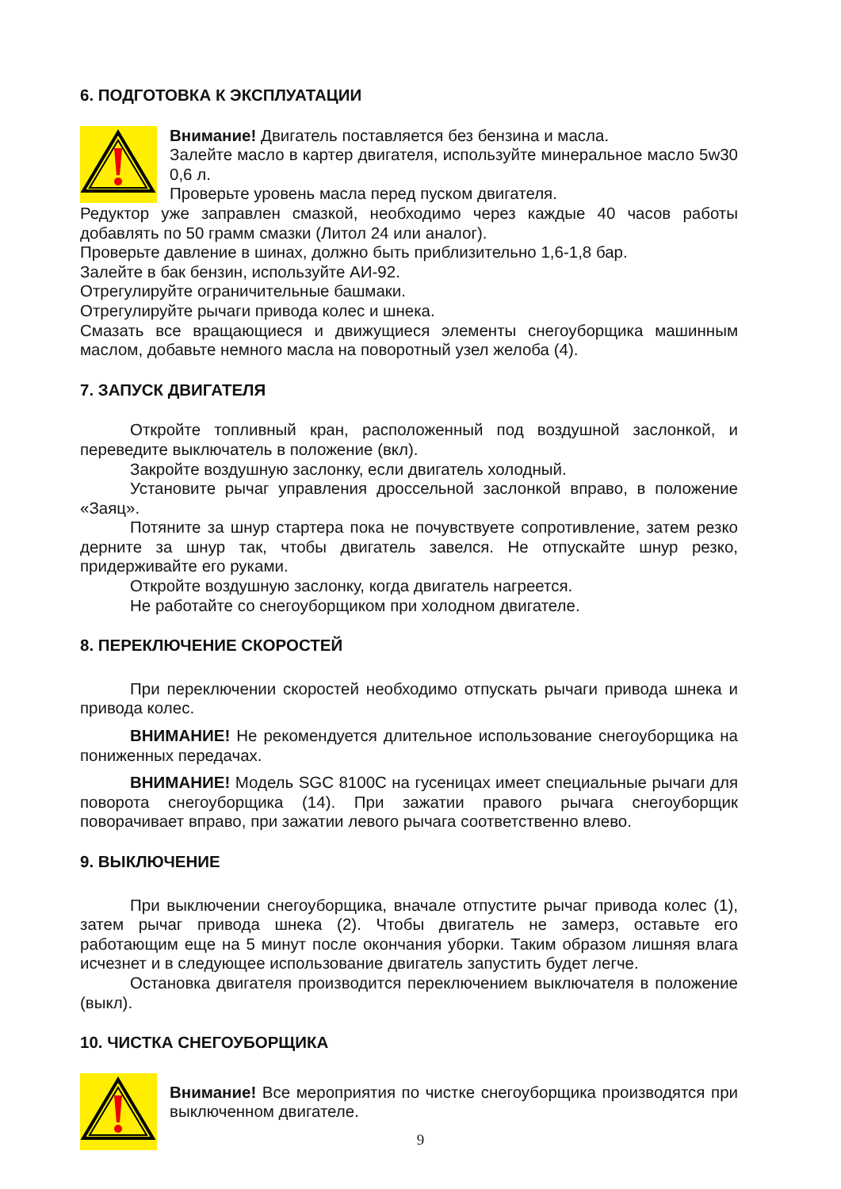6. ПОДГОТОВКА К ЭКСПЛУАТАЦИИ
Внимание! Двигатель поставляется без бензина и масла.
Залейте масло в картер двигателя, используйте минеральное масло 5w30 0,6 л.
Проверьте уровень масла перед пуском двигателя.
Редуктор уже заправлен смазкой, необходимо через каждые 40 часов работы добавлять по 50 грамм смазки (Литол 24 или аналог).
Проверьте давление в шинах, должно быть приблизительно 1,6-1,8 бар.
Залейте в бак бензин, используйте АИ-92.
Отрегулируйте ограничительные башмаки.
Отрегулируйте рычаги привода колес и шнека.
Смазать все вращающиеся и движущиеся элементы снегоуборщика машинным маслом, добавьте немного масла на поворотный узел желоба (4).
7. ЗАПУСК ДВИГАТЕЛЯ
Откройте топливный кран, расположенный под воздушной заслонкой, и переведите выключатель в положение (вкл).
Закройте воздушную заслонку, если двигатель холодный.
Установите рычаг управления дроссельной заслонкой вправо, в положение «Заяц».
Потяните за шнур стартера пока не почувствуете сопротивление, затем резко дерните за шнур так, чтобы двигатель завелся. Не отпускайте шнур резко, придерживайте его руками.
Откройте воздушную заслонку, когда двигатель нагреется.
Не работайте со снегоуборщиком при холодном двигателе.
8. ПЕРЕКЛЮЧЕНИЕ СКОРОСТЕЙ
При переключении скоростей необходимо отпускать рычаги привода шнека и привода колес.
ВНИМАНИЕ! Не рекомендуется длительное использование снегоуборщика на пониженных передачах.
ВНИМАНИЕ! Модель SGC 8100C на гусеницах имеет специальные рычаги для поворота снегоуборщика (14). При зажатии правого рычага снегоуборщик поворачивает вправо, при зажатии левого рычага соответственно влево.
9. ВЫКЛЮЧЕНИЕ
При выключении снегоуборщика, вначале отпустите рычаг привода колес (1), затем рычаг привода шнека (2). Чтобы двигатель не замерз, оставьте его работающим еще на 5 минут после окончания уборки. Таким образом лишняя влага исчезнет и в следующее использование двигатель запустить будет легче.
Остановка двигателя производится переключением выключателя в положение (выкл).
10. ЧИСТКА СНЕГОУБОРЩИКА
Внимание! Все мероприятия по чистке снегоуборщика производятся при выключенном двигателе.
9